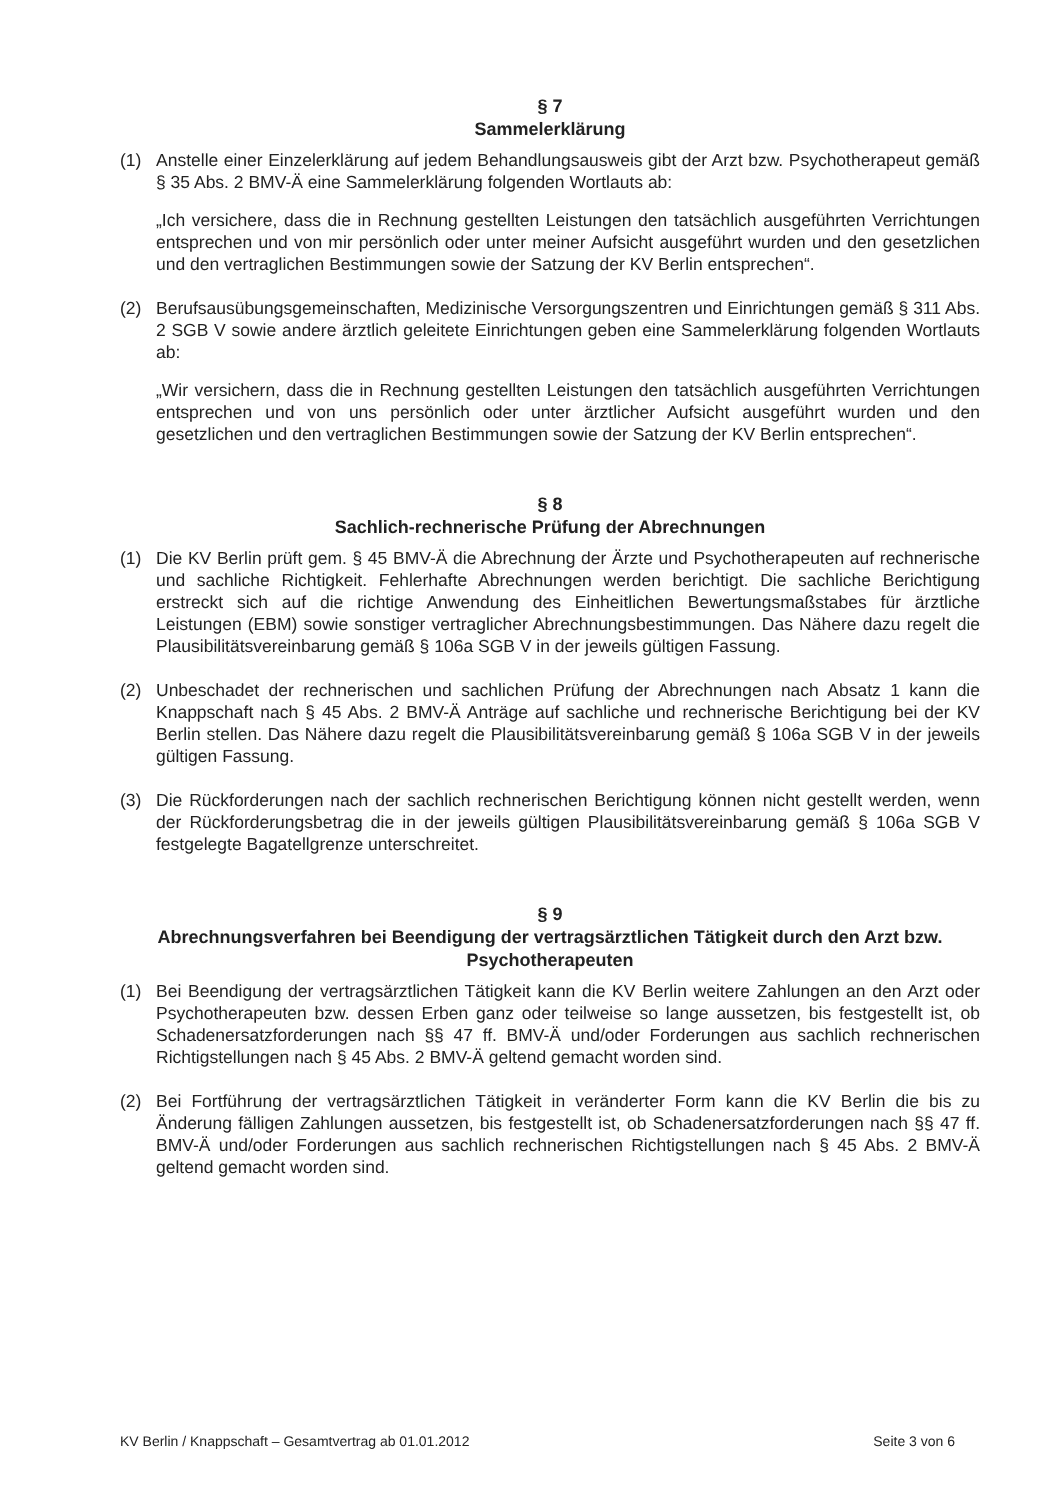§ 7
Sammelerklärung
(1) Anstelle einer Einzelerklärung auf jedem Behandlungsausweis gibt der Arzt bzw. Psychotherapeut gemäß § 35 Abs. 2 BMV-Ä eine Sammelerklärung folgenden Wortlauts ab:
„Ich versichere, dass die in Rechnung gestellten Leistungen den tatsächlich ausgeführten Verrichtungen entsprechen und von mir persönlich oder unter meiner Aufsicht ausgeführt wurden und den gesetzlichen und den vertraglichen Bestimmungen sowie der Satzung der KV Berlin entsprechen“.
(2) Berufsausübungsgemeinschaften, Medizinische Versorgungszentren und Einrichtungen gemäß § 311 Abs. 2 SGB V sowie andere ärztlich geleitete Einrichtungen geben eine Sammelerklärung folgenden Wortlauts ab:
„Wir versichern, dass die in Rechnung gestellten Leistungen den tatsächlich ausgeführten Verrichtungen entsprechen und von uns persönlich oder unter ärztlicher Aufsicht ausgeführt wurden und den gesetzlichen und den vertraglichen Bestimmungen sowie der Satzung der KV Berlin entsprechen“.
§ 8
Sachlich-rechnerische Prüfung der Abrechnungen
(1) Die KV Berlin prüft gem. § 45 BMV-Ä die Abrechnung der Ärzte und Psychotherapeuten auf rechnerische und sachliche Richtigkeit. Fehlerhafte Abrechnungen werden berichtigt. Die sachliche Berichtigung erstreckt sich auf die richtige Anwendung des Einheitlichen Bewertungsmaßstabes für ärztliche Leistungen (EBM) sowie sonstiger vertraglicher Abrechnungsbestimmungen. Das Nähere dazu regelt die Plausibilitätsvereinbarung gemäß § 106a SGB V in der jeweils gültigen Fassung.
(2) Unbeschadet der rechnerischen und sachlichen Prüfung der Abrechnungen nach Absatz 1 kann die Knappschaft nach § 45 Abs. 2 BMV-Ä Anträge auf sachliche und rechnerische Berichtigung bei der KV Berlin stellen. Das Nähere dazu regelt die Plausibilitätsvereinbarung gemäß § 106a SGB V in der jeweils gültigen Fassung.
(3) Die Rückforderungen nach der sachlich rechnerischen Berichtigung können nicht gestellt werden, wenn der Rückforderungsbetrag die in der jeweils gültigen Plausibilitätsvereinbarung gemäß § 106a SGB V festgelegte Bagatellgrenze unterschreitet.
§ 9
Abrechnungsverfahren bei Beendigung der vertragsärztlichen Tätigkeit durch den Arzt bzw. Psychotherapeuten
(1) Bei Beendigung der vertragsärztlichen Tätigkeit kann die KV Berlin weitere Zahlungen an den Arzt oder Psychotherapeuten bzw. dessen Erben ganz oder teilweise so lange aussetzen, bis festgestellt ist, ob Schadenersatzforderungen nach §§ 47 ff. BMV-Ä und/oder Forderungen aus sachlich rechnerischen Richtigstellungen nach § 45 Abs. 2 BMV-Ä geltend gemacht worden sind.
(2) Bei Fortführung der vertragsärztlichen Tätigkeit in veränderter Form kann die KV Berlin die bis zu Änderung fälligen Zahlungen aussetzen, bis festgestellt ist, ob Schadenersatzforderungen nach §§ 47 ff. BMV-Ä und/oder Forderungen aus sachlich rechnerischen Richtigstellungen nach § 45 Abs. 2 BMV-Ä geltend gemacht worden sind.
KV Berlin / Knappschaft – Gesamtvertrag ab 01.01.2012 Seite 3 von 6